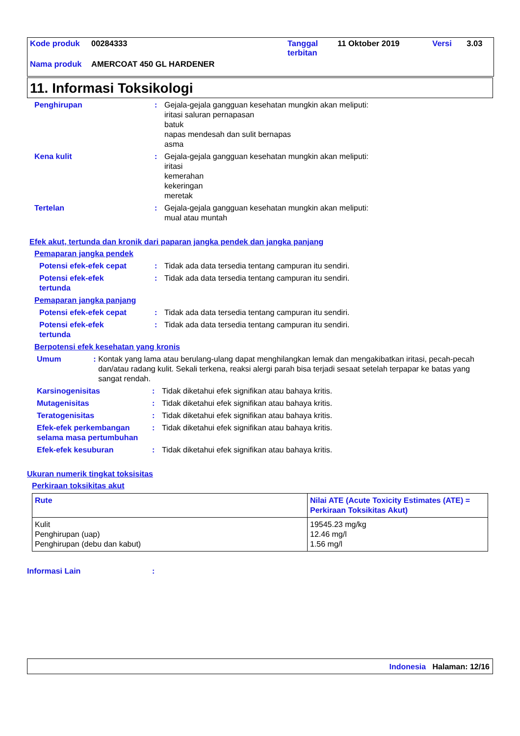| Kode produk | 00284333 | Tanggal terbitan | 11 Oktober 2019 | Versi | 3.03 |
| Nama produk | AMERCOAT 450 GL HARDENER | | | | |
11. Informasi Toksikologi
Penghirupan : Gejala-gejala gangguan kesehatan mungkin akan meliputi:
iritasi saluran pernapasan
batuk
napas mendesah dan sulit bernapas
asma
Kena kulit : Gejala-gejala gangguan kesehatan mungkin akan meliputi:
iritasi
kemerahan
kekeringan
meretak
Tertelan : Gejala-gejala gangguan kesehatan mungkin akan meliputi:
mual atau muntah
Efek akut, tertunda dan kronik dari paparan jangka pendek dan jangka panjang
Pemaparan jangka pendek
Potensi efek-efek cepat : Tidak ada data tersedia tentang campuran itu sendiri.
Potensi efek-efek
tertunda
: Tidak ada data tersedia tentang campuran itu sendiri.
Pemaparan jangka panjang
Potensi efek-efek cepat : Tidak ada data tersedia tentang campuran itu sendiri.
Potensi efek-efek
tertunda
: Tidak ada data tersedia tentang campuran itu sendiri.
Berpotensi efek kesehatan yang kronis
Umum : Kontak yang lama atau berulang-ulang dapat menghilangkan lemak dan mengakibatkan iritasi, pecah-pecah dan/atau radang kulit. Sekali terkena, reaksi alergi parah bisa terjadi sesaat setelah terpapar ke batas yang sangat rendah.
Karsinogenisitas : Tidak diketahui efek signifikan atau bahaya kritis.
Mutagenisitas : Tidak diketahui efek signifikan atau bahaya kritis.
Teratogenisitas : Tidak diketahui efek signifikan atau bahaya kritis.
Efek-efek perkembangan selama masa pertumbuhan
: Tidak diketahui efek signifikan atau bahaya kritis.
Efek-efek kesuburan : Tidak diketahui efek signifikan atau bahaya kritis.
Ukuran numerik tingkat toksisitas
Perkiraan toksikitas akut
| Rute | Nilai ATE (Acute Toxicity Estimates (ATE) = Perkiraan Toksikitas Akut) |
| --- | --- |
| Kulit Penghirupan (uap) Penghirupan (debu dan kabut) | 19545.23 mg/kg 12.46 mg/l 1.56 mg/l |
Informasi Lain :
Indonesia Halaman: 12/16